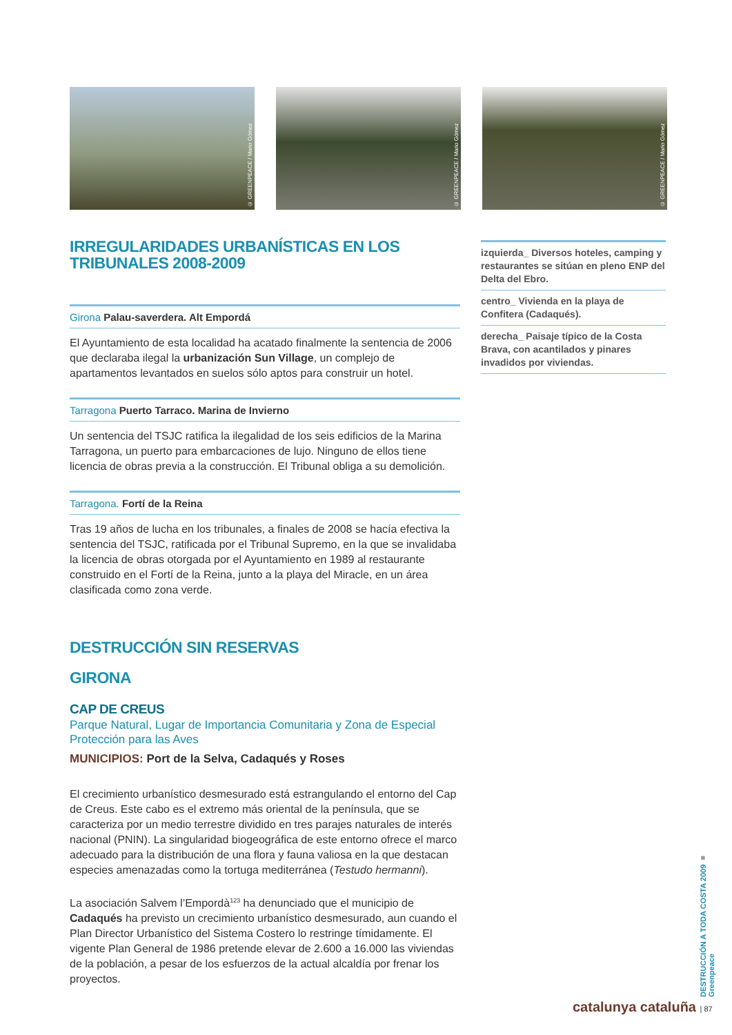© GREENPEACE / Mario Gómez
© GREENPEACE / Mario Gómez
© GREENPEACE / Mario Gómez
IRREGULARIDADES URBANÍSTICAS EN LOS TRIBUNALES 2008-2009
Girona Palau-saverdera. Alt Empordá
El Ayuntamiento de esta localidad ha acatado finalmente la sentencia de 2006 que declaraba ilegal la urbanización Sun Village, un complejo de apartamentos levantados en suelos sólo aptos para construir un hotel.
Tarragona Puerto Tarraco. Marina de Invierno
Un sentencia del TSJC ratifica la ilegalidad de los seis edificios de la Marina Tarragona, un puerto para embarcaciones de lujo. Ninguno de ellos tiene licencia de obras previa a la construcción. El Tribunal obliga a su demolición.
Tarragona. Fortí de la Reina
Tras 19 años de lucha en los tribunales, a finales de 2008 se hacía efectiva la sentencia del TSJC, ratificada por el Tribunal Supremo, en la que se invalidaba la licencia de obras otorgada por el Ayuntamiento en 1989 al restaurante construido en el Fortí de la Reina, junto a la playa del Miracle, en un área clasificada como zona verde.
DESTRUCCIÓN SIN RESERVAS
GIRONA
CAP DE CREUS
Parque Natural, Lugar de Importancia Comunitaria y Zona de Especial Protección para las Aves
MUNICIPIOS: Port de la Selva, Cadaqués y Roses
El crecimiento urbanístico desmesurado está estrangulando el entorno del Cap de Creus. Este cabo es el extremo más oriental de la península, que se caracteriza por un medio terrestre dividido en tres parajes naturales de interés nacional (PNIN). La singularidad biogeográfica de este entorno ofrece el marco adecuado para la distribución de una flora y fauna valiosa en la que destacan especies amenazadas como la tortuga mediterránea (Testudo hermanni).
La asociación Salvem l’Empordà<sup>123</sup> ha denunciado que el municipio de Cadaqués ha previsto un crecimiento urbanístico desmesurado, aun cuando el Plan Director Urbanístico del Sistema Costero lo restringe tímidamente. El vigente Plan General de 1986 pretende elevar de 2.600 a 16.000 las viviendas de la población, a pesar de los esfuerzos de la actual alcaldía por frenar los proyectos.
izquierda_ Diversos hoteles, camping y restaurantes se sitúan en pleno ENP del Delta del Ebro.
centro_ Vivienda en la playa de Confitera (Cadaqués).
derecha_ Paisaje típico de la Costa Brava, con acantilados y pinares invadidos por viviendas.
DESTRUCCIÓN A TODA COSTA 2009 ■ Greenpeace
catalunya cataluña | 87